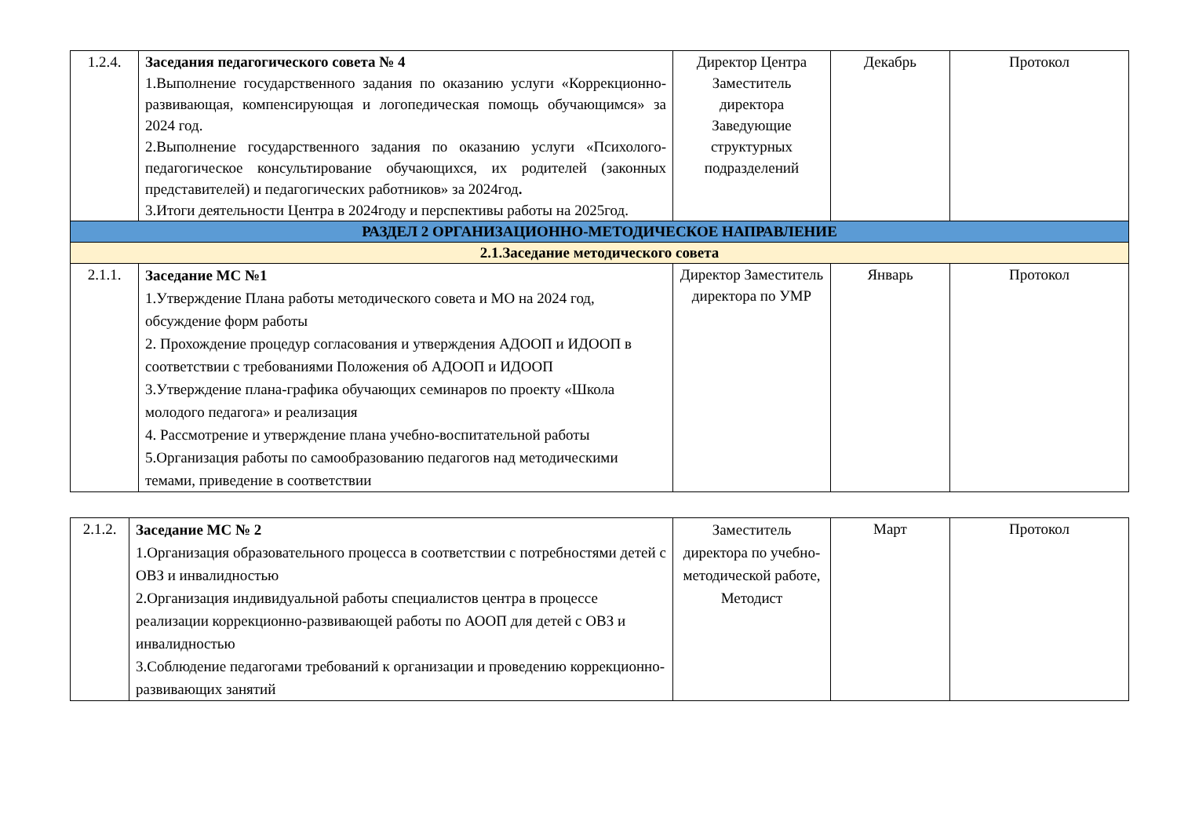| 1.2.4. | Заседания педагогического совета № 4 1.Выполнение государственного задания по оказанию услуги «Коррекционно-развивающая, компенсирующая и логопедическая помощь обучающимся» за 2024 год. 2.Выполнение государственного задания по оказанию услуги «Психолого-педагогическое консультирование обучающихся, их родителей (законных представителей) и педагогических работников» за 2024год . 3.Итоги деятельности Центра в 2024году и перспективы работы на 2025год. | Директор Центра Заместитель директора Заведующие структурных подразделений | Декабрь | Протокол |
| РАЗДЕЛ 2 ОРГАНИЗАЦИОННО-МЕТОДИЧЕСКОЕ НАПРАВЛЕНИЕ | | | | |
| 2.1.Заседание методического совета | | | | |
| 2.1.1. | Заседание МС №1 1.Утверждение Плана работы методического совета и МО на 2024 год, обсуждение форм работы 2. Прохождение процедур согласования и утверждения АДООП и ИДООП в соответствии с требованиями Положения об АДООП и ИДООП 3.Утверждение плана-графика обучающих семинаров по проекту «Школа молодого педагога» и реализация 4. Рассмотрение и утверждение плана учебно-воспитательной работы 5.Организация работы по самообразованию педагогов над методическими темами, приведение в соответствии | Директор Заместитель директора по УМР | Январь | Протокол |
| 2.1.2. | Заседание МС № 2 1.Организация образовательного процесса в соответствии с потребностями детей с ОВЗ и инвалидностью 2.Организация индивидуальной работы специалистов центра в процессе реализации коррекционно-развивающей работы по АООП для детей с ОВЗ и инвалидностью 3.Соблюдение педагогами требований к организации и проведению коррекционно-развивающих занятий | Заместитель директора по учебно-методической работе, Методист | Март | Протокол |